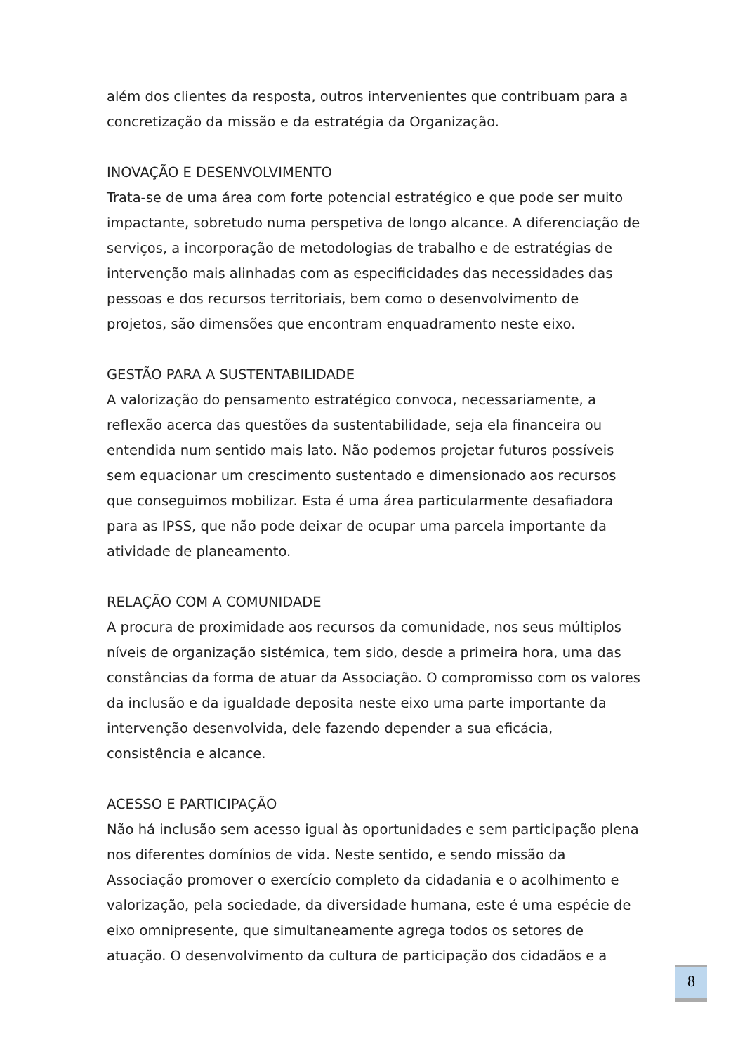além dos clientes da resposta, outros intervenientes que contribuam para a concretização da missão e da estratégia da Organização.
INOVAÇÃO E DESENVOLVIMENTO
Trata-se de uma área com forte potencial estratégico e que pode ser muito impactante, sobretudo numa perspetiva de longo alcance. A diferenciação de serviços, a incorporação de metodologias de trabalho e de estratégias de intervenção mais alinhadas com as especificidades das necessidades das pessoas e dos recursos territoriais, bem como o desenvolvimento de projetos, são dimensões que encontram enquadramento neste eixo.
GESTÃO PARA A SUSTENTABILIDADE
A valorização do pensamento estratégico convoca, necessariamente, a reflexão acerca das questões da sustentabilidade, seja ela financeira ou entendida num sentido mais lato. Não podemos projetar futuros possíveis sem equacionar um crescimento sustentado e dimensionado aos recursos que conseguimos mobilizar. Esta é uma área particularmente desafiadora para as IPSS, que não pode deixar de ocupar uma parcela importante da atividade de planeamento.
RELAÇÃO COM A COMUNIDADE
A procura de proximidade aos recursos da comunidade, nos seus múltiplos níveis de organização sistémica, tem sido, desde a primeira hora, uma das constâncias da forma de atuar da Associação. O compromisso com os valores da inclusão e da igualdade deposita neste eixo uma parte importante da intervenção desenvolvida, dele fazendo depender a sua eficácia, consistência e alcance.
ACESSO E PARTICIPAÇÃO
Não há inclusão sem acesso igual às oportunidades e sem participação plena nos diferentes domínios de vida. Neste sentido, e sendo missão da Associação promover o exercício completo da cidadania e o acolhimento e valorização, pela sociedade, da diversidade humana, este é uma espécie de eixo omnipresente, que simultaneamente agrega todos os setores de atuação. O desenvolvimento da cultura de participação dos cidadãos e a
8